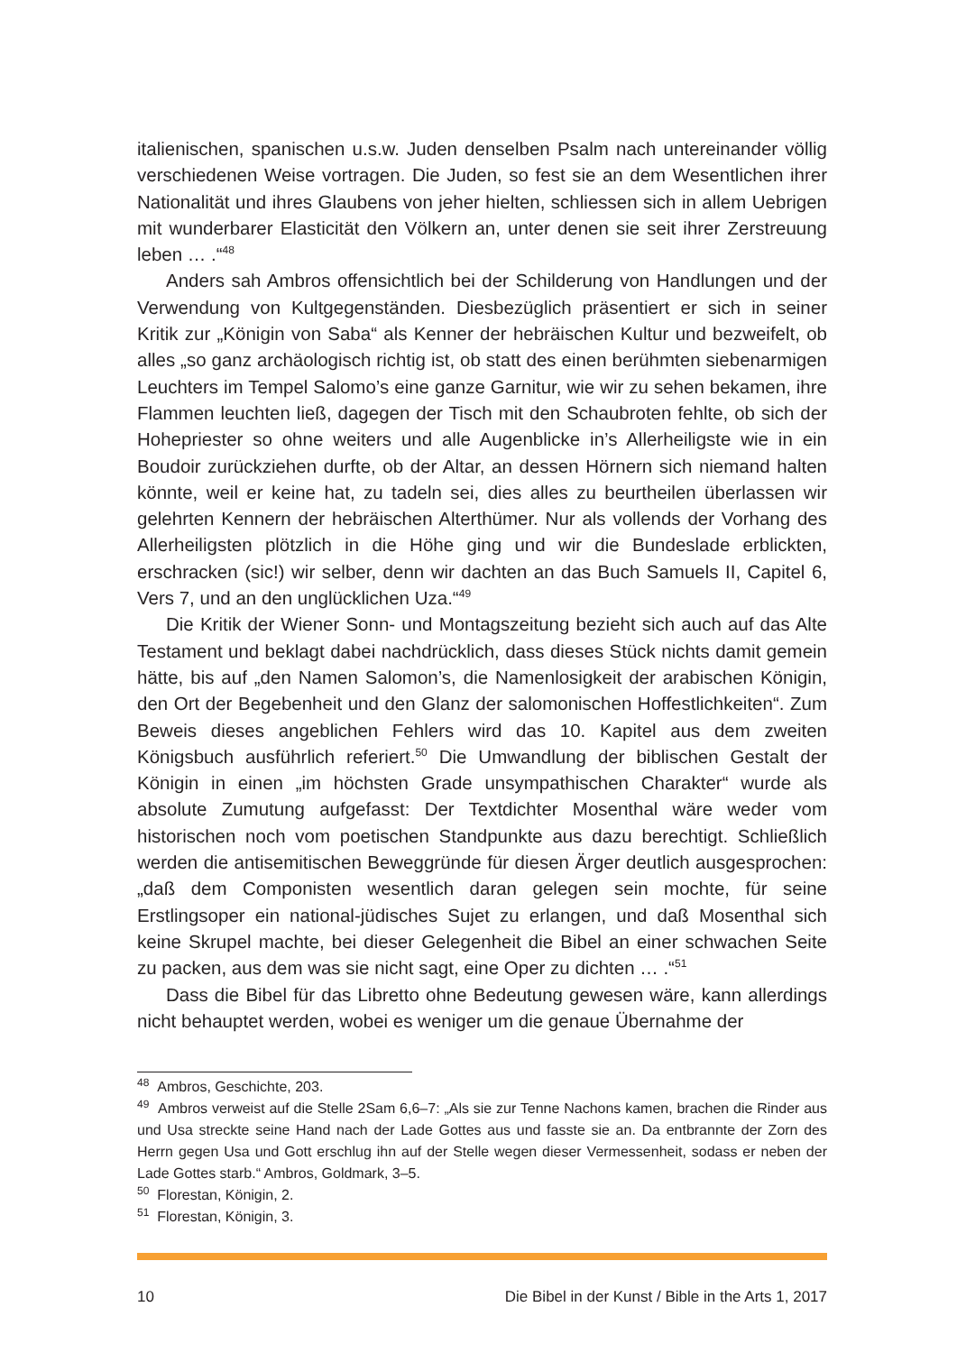italienischen, spanischen u.s.w. Juden denselben Psalm nach untereinander völlig verschiedenen Weise vortragen. Die Juden, so fest sie an dem Wesentlichen ihrer Nationalität und ihres Glaubens von jeher hielten, schliessen sich in allem Uebrigen mit wunderbarer Elasticität den Völkern an, unter denen sie seit ihrer Zerstreuung leben … .“<sup>48</sup>
Anders sah Ambros offensichtlich bei der Schilderung von Handlungen und der Verwendung von Kultgegenständen. Diesbezüglich präsentiert er sich in seiner Kritik zur „Königin von Saba“ als Kenner der hebräischen Kultur und bezweifelt, ob alles „so ganz archäologisch richtig ist, ob statt des einen berühmten siebenarmigen Leuchters im Tempel Salomo’s eine ganze Garnitur, wie wir zu sehen bekamen, ihre Flammen leuchten ließ, dagegen der Tisch mit den Schaubroten fehlte, ob sich der Hohepriester so ohne weiters und alle Augenblicke in’s Allerheiligste wie in ein Boudoir zurückziehen durfte, ob der Altar, an dessen Hörnern sich niemand halten könnte, weil er keine hat, zu tadeln sei, dies alles zu beurtheilen überlassen wir gelehrten Kennern der hebräischen Alterthümer. Nur als vollends der Vorhang des Allerheiligsten plötzlich in die Höhe ging und wir die Bundeslade erblickten, erschracken (sic!) wir selber, denn wir dachten an das Buch Samuels II, Capitel 6, Vers 7, und an den unglücklichen Uza.“<sup>49</sup>
Die Kritik der Wiener Sonn- und Montagszeitung bezieht sich auch auf das Alte Testament und beklagt dabei nachdrücklich, dass dieses Stück nichts damit gemein hätte, bis auf „den Namen Salomon’s, die Namenlosigkeit der arabischen Königin, den Ort der Begebenheit und den Glanz der salomonischen Hoffestlichkeiten“. Zum Beweis dieses angeblichen Fehlers wird das 10. Kapitel aus dem zweiten Königsbuch ausführlich referiert.<sup>50</sup> Die Umwandlung der biblischen Gestalt der Königin in einen „im höchsten Grade unsympathischen Charakter“ wurde als absolute Zumutung aufgefasst: Der Textdichter Mosenthal wäre weder vom historischen noch vom poetischen Standpunkte aus dazu berechtigt. Schließlich werden die antisemitischen Beweggründe für diesen Ärger deutlich ausgesprochen: „daß dem Componisten wesentlich daran gelegen sein mochte, für seine Erstlingsoper ein national-jüdisches Sujet zu erlangen, und daß Mosenthal sich keine Skrupel machte, bei dieser Gelegenheit die Bibel an einer schwachen Seite zu packen, aus dem was sie nicht sagt, eine Oper zu dichten … .“<sup>51</sup>
Dass die Bibel für das Libretto ohne Bedeutung gewesen wäre, kann allerdings nicht behauptet werden, wobei es weniger um die genaue Übernahme der
<sup>48</sup> Ambros, Geschichte, 203.
<sup>49</sup> Ambros verweist auf die Stelle 2Sam 6,6–7: „Als sie zur Tenne Nachons kamen, brachen die Rinder aus und Usa streckte seine Hand nach der Lade Gottes aus und fasste sie an. Da entbrannte der Zorn des Herrn gegen Usa und Gott erschlug ihn auf der Stelle wegen dieser Vermessenheit, sodass er neben der Lade Gottes starb.“ Ambros, Goldmark, 3–5.
<sup>50</sup> Florestan, Königin, 2.
<sup>51</sup> Florestan, Königin, 3.
10 Die Bibel in der Kunst / Bible in the Arts 1, 2017